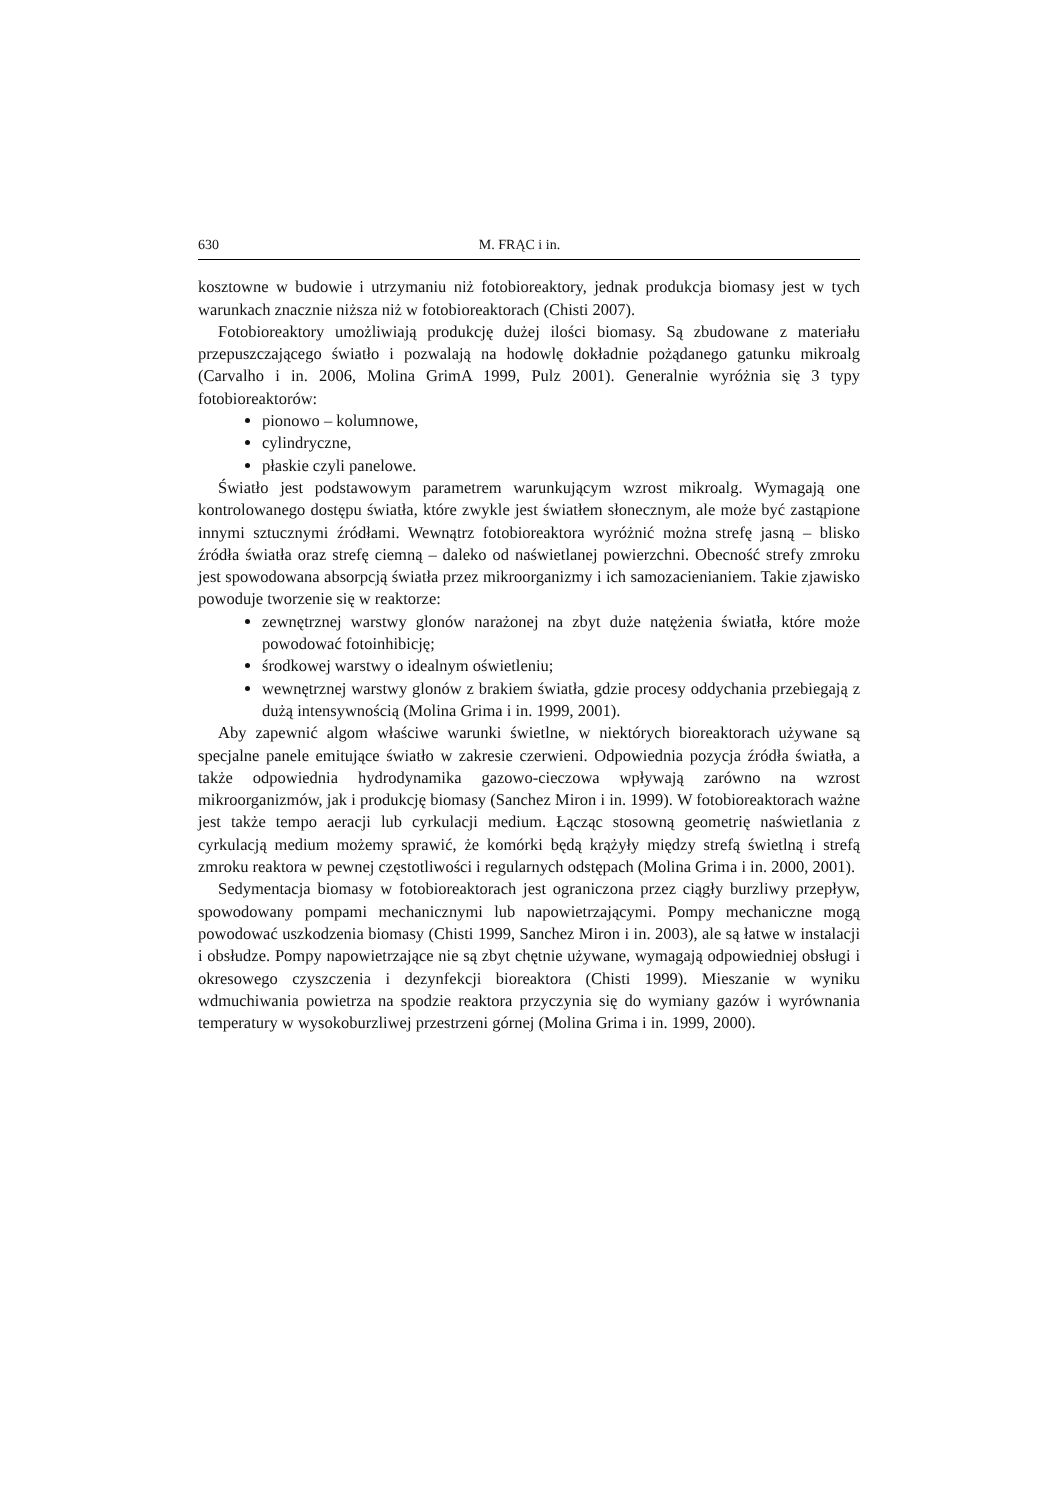630 M. FRĄC i in.
kosztowne w budowie i utrzymaniu niż fotobioreaktory, jednak produkcja biomasy jest w tych warunkach znacznie niższa niż w fotobioreaktorach (Chisti 2007).
Fotobioreaktory umożliwiają produkcję dużej ilości biomasy. Są zbudowane z materiału przepuszczającego światło i pozwalają na hodowlę dokładnie pożądanego gatunku mikroalg (Carvalho i in. 2006, Molina GrimA 1999, Pulz 2001). Generalnie wyróżnia się 3 typy fotobioreaktorów:
pionowo – kolumnowe,
cylindryczne,
płaskie czyli panelowe.
Światło jest podstawowym parametrem warunkującym wzrost mikroalg. Wymagają one kontrolowanego dostępu światła, które zwykle jest światłem słonecznym, ale może być zastąpione innymi sztucznymi źródłami. Wewnątrz fotobioreaktora wyróżnić można strefę jasną – blisko źródła światła oraz strefę ciemną – daleko od naświetlanej powierzchni. Obecność strefy zmroku jest spowodowana absorpcją światła przez mikroorganizmy i ich samozacienianiem. Takie zjawisko powoduje tworzenie się w reaktorze:
zewnętrznej warstwy glonów narażonej na zbyt duże natężenia światła, które może powodować fotoinhibicję;
środkowej warstwy o idealnym oświetleniu;
wewnętrznej warstwy glonów z brakiem światła, gdzie procesy oddychania przebiegają z dużą intensywnością (Molina Grima i in. 1999, 2001).
Aby zapewnić algom właściwe warunki świetlne, w niektórych bioreaktorach używane są specjalne panele emitujące światło w zakresie czerwieni. Odpowiednia pozycja źródła światła, a także odpowiednia hydrodynamika gazowo-cieczowa wpływają zarówno na wzrost mikroorganizmów, jak i produkcję biomasy (Sanchez Miron i in. 1999). W fotobioreaktorach ważne jest także tempo aeracji lub cyrkulacji medium. Łącząc stosowną geometrię naświetlania z cyrkulacją medium możemy sprawić, że komórki będą krążyły między strefą świetlną i strefą zmroku reaktora w pewnej częstotliwości i regularnych odstępach (Molina Grima i in. 2000, 2001).
Sedymentacja biomasy w fotobioreaktorach jest ograniczona przez ciągły burzliwy przepływ, spowodowany pompami mechanicznymi lub napowietrzającymi. Pompy mechaniczne mogą powodować uszkodzenia biomasy (Chisti 1999, Sanchez Miron i in. 2003), ale są łatwe w instalacji i obsłudze. Pompy napowietrzające nie są zbyt chętnie używane, wymagają odpowiedniej obsługi i okresowego czyszczenia i dezynfekcji bioreaktora (Chisti 1999). Mieszanie w wyniku wdmuchiwania powietrza na spodzie reaktora przyczynia się do wymiany gazów i wyrównania temperatury w wysokoburzliwej przestrzeni górnej (Molina Grima i in. 1999, 2000).